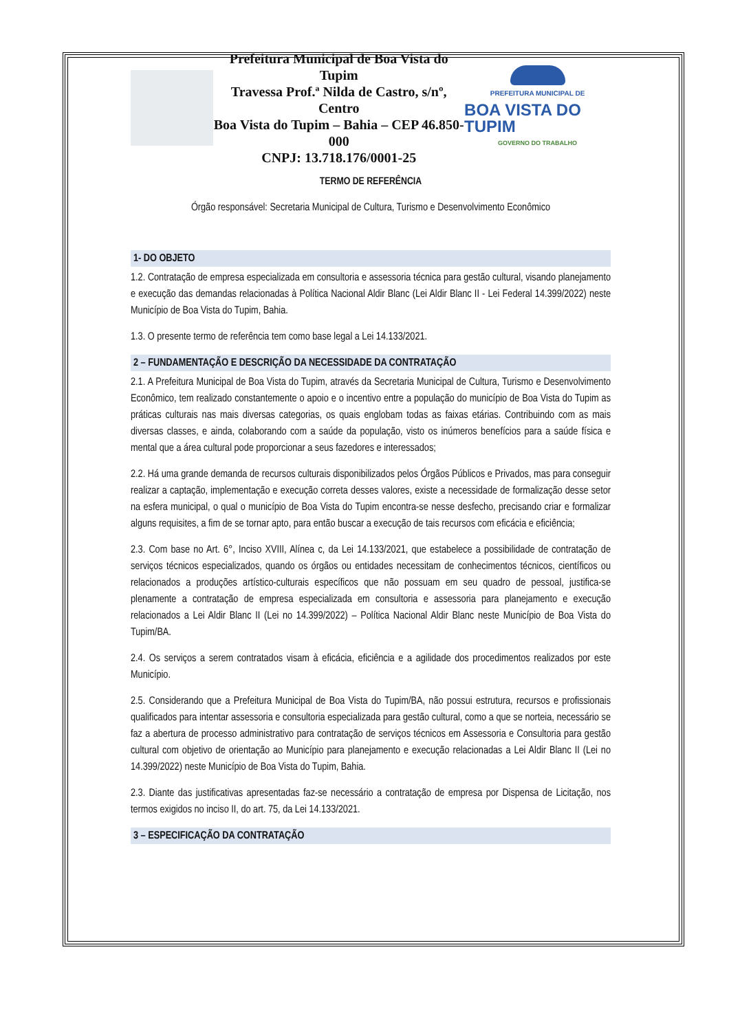Prefeitura Municipal de Boa Vista do Tupim
Travessa Prof.ª Nilda de Castro, s/nº, Centro
Boa Vista do Tupim – Bahia – CEP 46.850-000
CNPJ: 13.718.176/0001-25
PREFEITURA MUNICIPAL DE
BOA VISTA DO TUPIM
GOVERNO DO TRABALHO
TERMO DE REFERÊNCIA
Órgão responsável: Secretaria Municipal de Cultura, Turismo e Desenvolvimento Econômico
1- DO OBJETO
1.2. Contratação de empresa especializada em consultoria e assessoria técnica para gestão cultural, visando planejamento e execução das demandas relacionadas à Política Nacional Aldir Blanc (Lei Aldir Blanc II - Lei Federal 14.399/2022) neste Município de Boa Vista do Tupim, Bahia.
1.3. O presente termo de referência tem como base legal a Lei 14.133/2021.
2 – FUNDAMENTAÇÃO E DESCRIÇÃO DA NECESSIDADE DA CONTRATAÇÃO
2.1. A Prefeitura Municipal de Boa Vista do Tupim, através da Secretaria Municipal de Cultura, Turismo e Desenvolvimento Econômico, tem realizado constantemente o apoio e o incentivo entre a população do município de Boa Vista do Tupim as práticas culturais nas mais diversas categorias, os quais englobam todas as faixas etárias. Contribuindo com as mais diversas classes, e ainda, colaborando com a saúde da população, visto os inúmeros benefícios para a saúde física e mental que a área cultural pode proporcionar a seus fazedores e interessados;
2.2. Há uma grande demanda de recursos culturais disponibilizados pelos Órgãos Públicos e Privados, mas para conseguir realizar a captação, implementação e execução correta desses valores, existe a necessidade de formalização desse setor na esfera municipal, o qual o município de Boa Vista do Tupim encontra-se nesse desfecho, precisando criar e formalizar alguns requisites, a fim de se tornar apto, para então buscar a execução de tais recursos com eficácia e eficiência;
2.3. Com base no Art. 6°, Inciso XVIII, Alínea c, da Lei 14.133/2021, que estabelece a possibilidade de contratação de serviços técnicos especializados, quando os órgãos ou entidades necessitam de conhecimentos técnicos, científicos ou relacionados a produções artístico-culturais específicos que não possuam em seu quadro de pessoal, justifica-se plenamente a contratação de empresa especializada em consultoria e assessoria para planejamento e execução relacionados a Lei Aldir Blanc II (Lei no 14.399/2022) – Política Nacional Aldir Blanc neste Município de Boa Vista do Tupim/BA.
2.4. Os serviços a serem contratados visam à eficácia, eficiência e a agilidade dos procedimentos realizados por este Município.
2.5. Considerando que a Prefeitura Municipal de Boa Vista do Tupim/BA, não possui estrutura, recursos e profissionais qualificados para intentar assessoria e consultoria especializada para gestão cultural, como a que se norteia, necessário se faz a abertura de processo administrativo para contratação de serviços técnicos em Assessoria e Consultoria para gestão cultural com objetivo de orientação ao Município para planejamento e execução relacionadas a Lei Aldir Blanc II (Lei no 14.399/2022) neste Município de Boa Vista do Tupim, Bahia.
2.3. Diante das justificativas apresentadas faz-se necessário a contratação de empresa por Dispensa de Licitação, nos termos exigidos no inciso II, do art. 75, da Lei 14.133/2021.
3 – ESPECIFICAÇÃO DA CONTRATAÇÃO